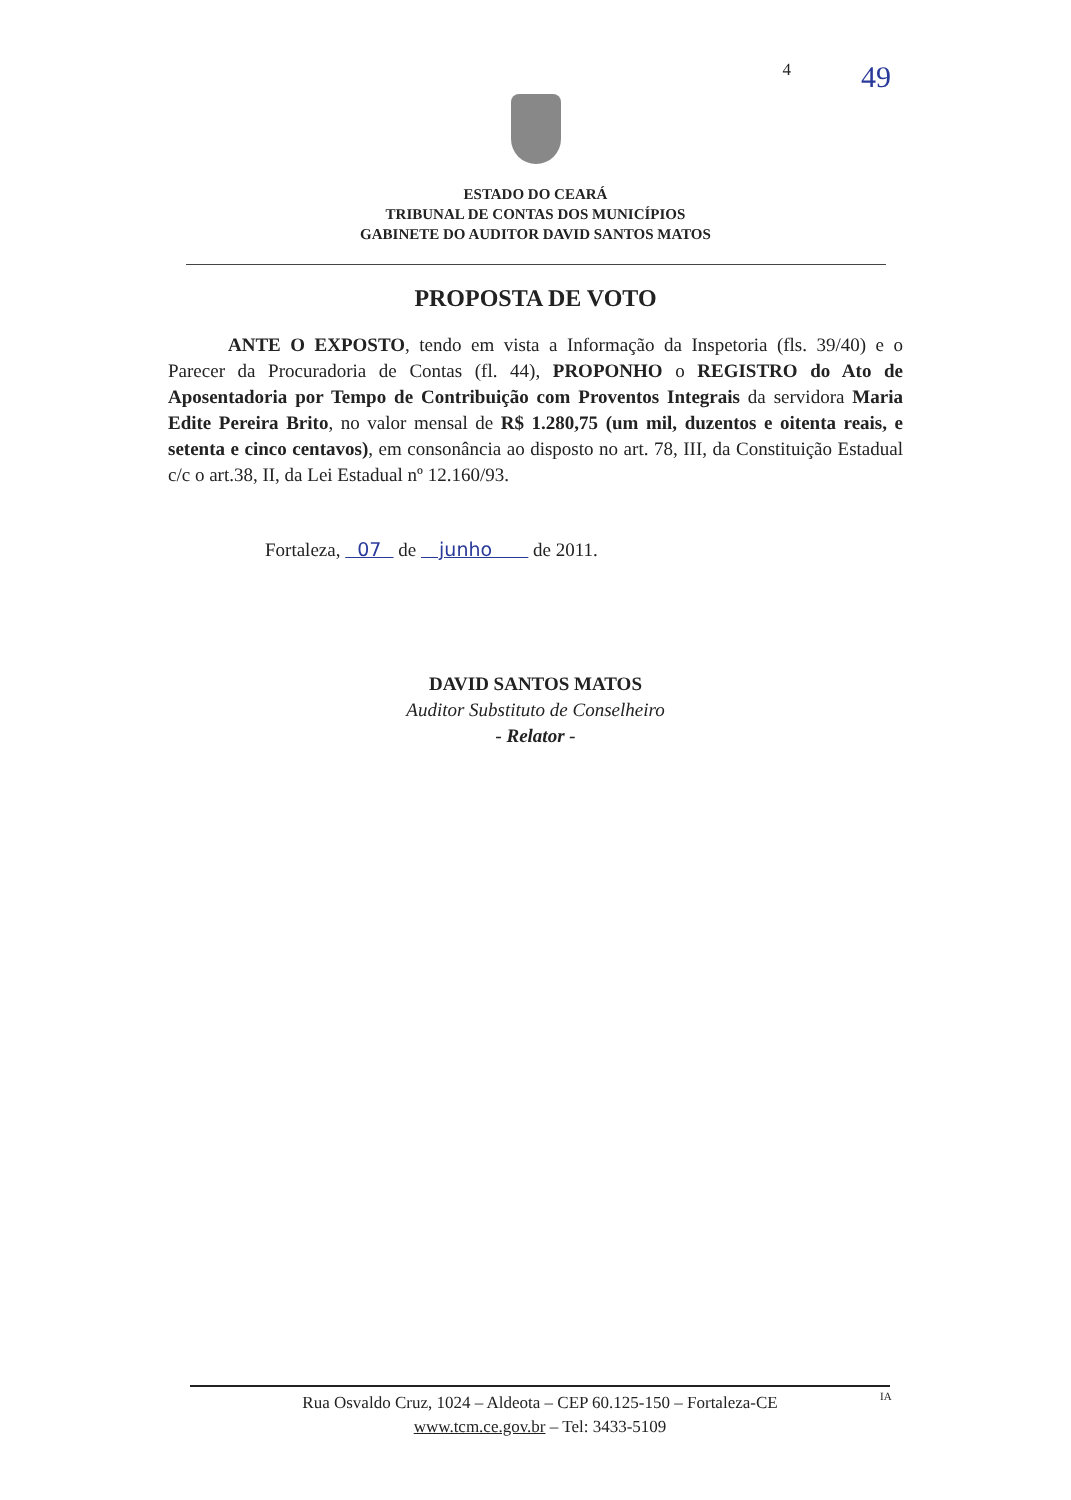4 49
ESTADO DO CEARÁ
TRIBUNAL DE CONTAS DOS MUNICÍPIOS
GABINETE DO AUDITOR DAVID SANTOS MATOS
PROPOSTA DE VOTO
ANTE O EXPOSTO, tendo em vista a Informação da Inspetoria (fls. 39/40) e o Parecer da Procuradoria de Contas (fl. 44), PROPONHO o REGISTRO do Ato de Aposentadoria por Tempo de Contribuição com Proventos Integrais da servidora Maria Edite Pereira Brito, no valor mensal de R$ 1.280,75 (um mil, duzentos e oitenta reais, e setenta e cinco centavos), em consonância ao disposto no art. 78, III, da Constituição Estadual c/c o art.38, II, da Lei Estadual nº 12.160/93.
Fortaleza, 07 de junho de 2011.
DAVID SANTOS MATOS
Auditor Substituto de Conselheiro
- Relator -
Rua Osvaldo Cruz, 1024 – Aldeota – CEP 60.125-150 – Fortaleza-CE
www.tcm.ce.gov.br – Tel: 3433-5109
IA